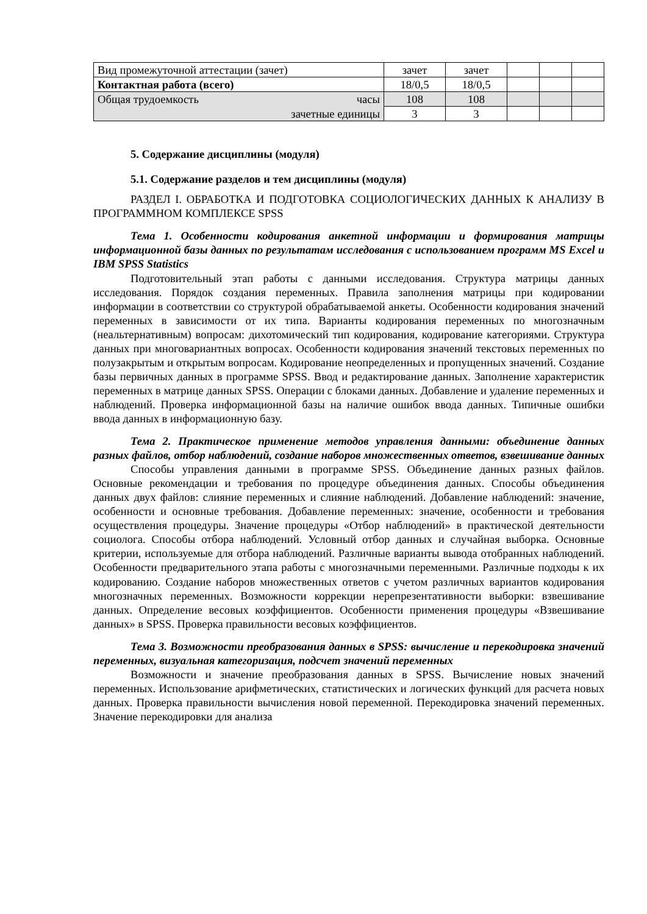| Вид промежуточной аттестации (зачет) | зачет | зачет | | | |
| Контактная работа (всего) | 18/0,5 | 18/0,5 | | | |
| Общая трудоемкость часы | 108 | 108 | | | |
| зачетные единицы | 3 | 3 | | | |
5. Содержание дисциплины (модуля)
5.1. Содержание разделов и тем дисциплины (модуля)
РАЗДЕЛ I. ОБРАБОТКА И ПОДГОТОВКА СОЦИОЛОГИЧЕСКИХ ДАННЫХ К АНАЛИЗУ В ПРОГРАММНОМ КОМПЛЕКСЕ SPSS
Тема 1. Особенности кодирования анкетной информации и формирования матрицы информационной базы данных по результатам исследования с использованием программ MS Excel и IBM SPSS Statistics
Подготовительный этап работы с данными исследования. Структура матрицы данных исследования. Порядок создания переменных. Правила заполнения матрицы при кодировании информации в соответствии со структурой обрабатываемой анкеты. Особенности кодирования значений переменных в зависимости от их типа. Варианты кодирования переменных по многозначным (неальтернативным) вопросам: дихотомический тип кодирования, кодирование категориями. Структура данных при многовариантных вопросах. Особенности кодирования значений текстовых переменных по полузакрытым и открытым вопросам. Кодирование неопределенных и пропущенных значений. Создание базы первичных данных в программе SPSS. Ввод и редактирование данных. Заполнение характеристик переменных в матрице данных SPSS. Операции с блоками данных. Добавление и удаление переменных и наблюдений. Проверка информационной базы на наличие ошибок ввода данных. Типичные ошибки ввода данных в информационную базу.
Тема 2. Практическое применение методов управления данными: объединение данных разных файлов, отбор наблюдений, создание наборов множественных ответов, взвешивание данных
Способы управления данными в программе SPSS. Объединение данных разных файлов. Основные рекомендации и требования по процедуре объединения данных. Способы объединения данных двух файлов: слияние переменных и слияние наблюдений. Добавление наблюдений: значение, особенности и основные требования. Добавление переменных: значение, особенности и требования осуществления процедуры. Значение процедуры «Отбор наблюдений» в практической деятельности социолога. Способы отбора наблюдений. Условный отбор данных и случайная выборка. Основные критерии, используемые для отбора наблюдений. Различные варианты вывода отобранных наблюдений. Особенности предварительного этапа работы с многозначными переменными. Различные подходы к их кодированию. Создание наборов множественных ответов с учетом различных вариантов кодирования многозначных переменных. Возможности коррекции нерепрезентативности выборки: взвешивание данных. Определение весовых коэффициентов. Особенности применения процедуры «Взвешивание данных» в SPSS. Проверка правильности весовых коэффициентов.
Тема 3. Возможности преобразования данных в SPSS: вычисление и перекодировка значений переменных, визуальная категоризация, подсчет значений переменных
Возможности и значение преобразования данных в SPSS. Вычисление новых значений переменных. Использование арифметических, статистических и логических функций для расчета новых данных. Проверка правильности вычисления новой переменной. Перекодировка значений переменных. Значение перекодировки для анализа